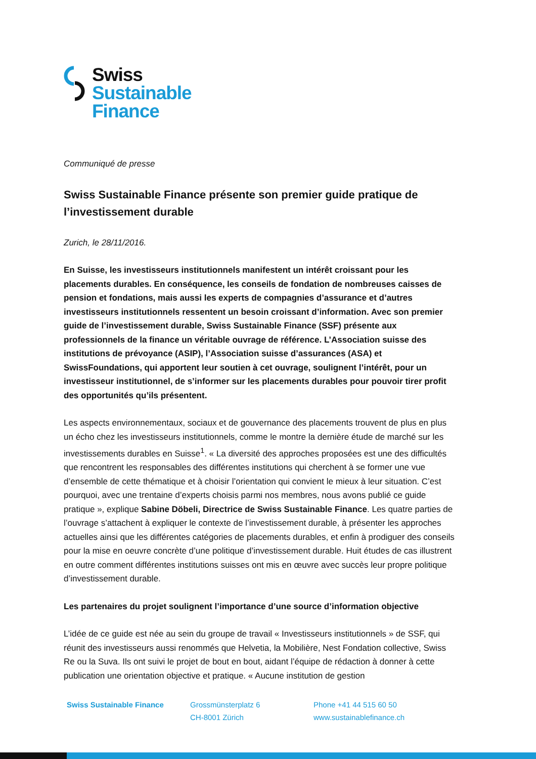Swiss
Sustainable
Finance
Communiqué de presse
Swiss Sustainable Finance présente son premier guide pratique de l’investissement durable
Zurich, le 28/11/2016.
En Suisse, les investisseurs institutionnels manifestent un intérêt croissant pour les placements durables. En conséquence, les conseils de fondation de nombreuses caisses de pension et fondations, mais aussi les experts de compagnies d’assurance et d’autres investisseurs institutionnels ressentent un besoin croissant d’information. Avec son premier guide de l’investissement durable, Swiss Sustainable Finance (SSF) présente aux professionnels de la finance un véritable ouvrage de référence. L’Association suisse des institutions de prévoyance (ASIP), l’Association suisse d’assurances (ASA) et SwissFoundations, qui apportent leur soutien à cet ouvrage, soulignent l’intérêt, pour un investisseur institutionnel, de s’informer sur les placements durables pour pouvoir tirer profit des opportunités qu’ils présentent.
Les aspects environnementaux, sociaux et de gouvernance des placements trouvent de plus en plus un écho chez les investisseurs institutionnels, comme le montre la dernière étude de marché sur les investissements durables en Suisse<sup>1</sup>. « La diversité des approches proposées est une des difficultés que rencontrent les responsables des différentes institutions qui cherchent à se former une vue d’ensemble de cette thématique et à choisir l’orientation qui convient le mieux à leur situation. C’est pourquoi, avec une trentaine d’experts choisis parmi nos membres, nous avons publié ce guide pratique », explique Sabine Döbeli, Directrice de Swiss Sustainable Finance. Les quatre parties de l’ouvrage s’attachent à expliquer le contexte de l’investissement durable, à présenter les approches actuelles ainsi que les différentes catégories de placements durables, et enfin à prodiguer des conseils pour la mise en oeuvre concrète d’une politique d’investissement durable. Huit études de cas illustrent en outre comment différentes institutions suisses ont mis en œuvre avec succès leur propre politique d’investissement durable.
Les partenaires du projet soulignent l’importance d’une source d’information objective
L’idée de ce guide est née au sein du groupe de travail « Investisseurs institutionnels » de SSF, qui réunit des investisseurs aussi renommés que Helvetia, la Mobilière, Nest Fondation collective, Swiss Re ou la Suva. Ils ont suivi le projet de bout en bout, aidant l’équipe de rédaction à donner à cette publication une orientation objective et pratique. « Aucune institution de gestion
Swiss Sustainable Finance Grossmünsterplatz 6
CH-8001 Zürich
Phone +41 44 515 60 50
www.sustainablefinance.ch